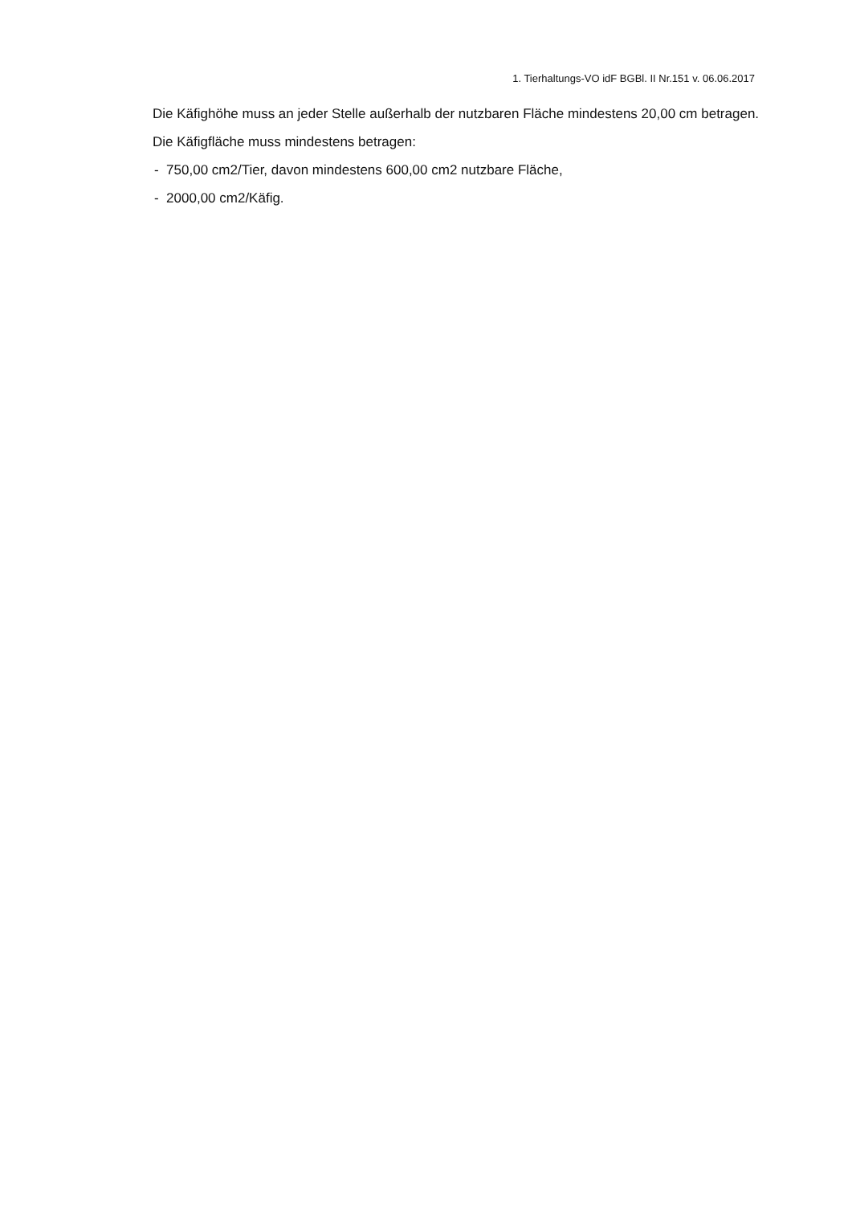1. Tierhaltungs-VO idF BGBl. II Nr.151 v. 06.06.2017
Die Käfighöhe muss an jeder Stelle außerhalb der nutzbaren Fläche mindestens 20,00 cm betragen.
Die Käfigfläche muss mindestens betragen:
- 750,00 cm2/Tier, davon mindestens 600,00 cm2 nutzbare Fläche,
- 2000,00 cm2/Käfig.